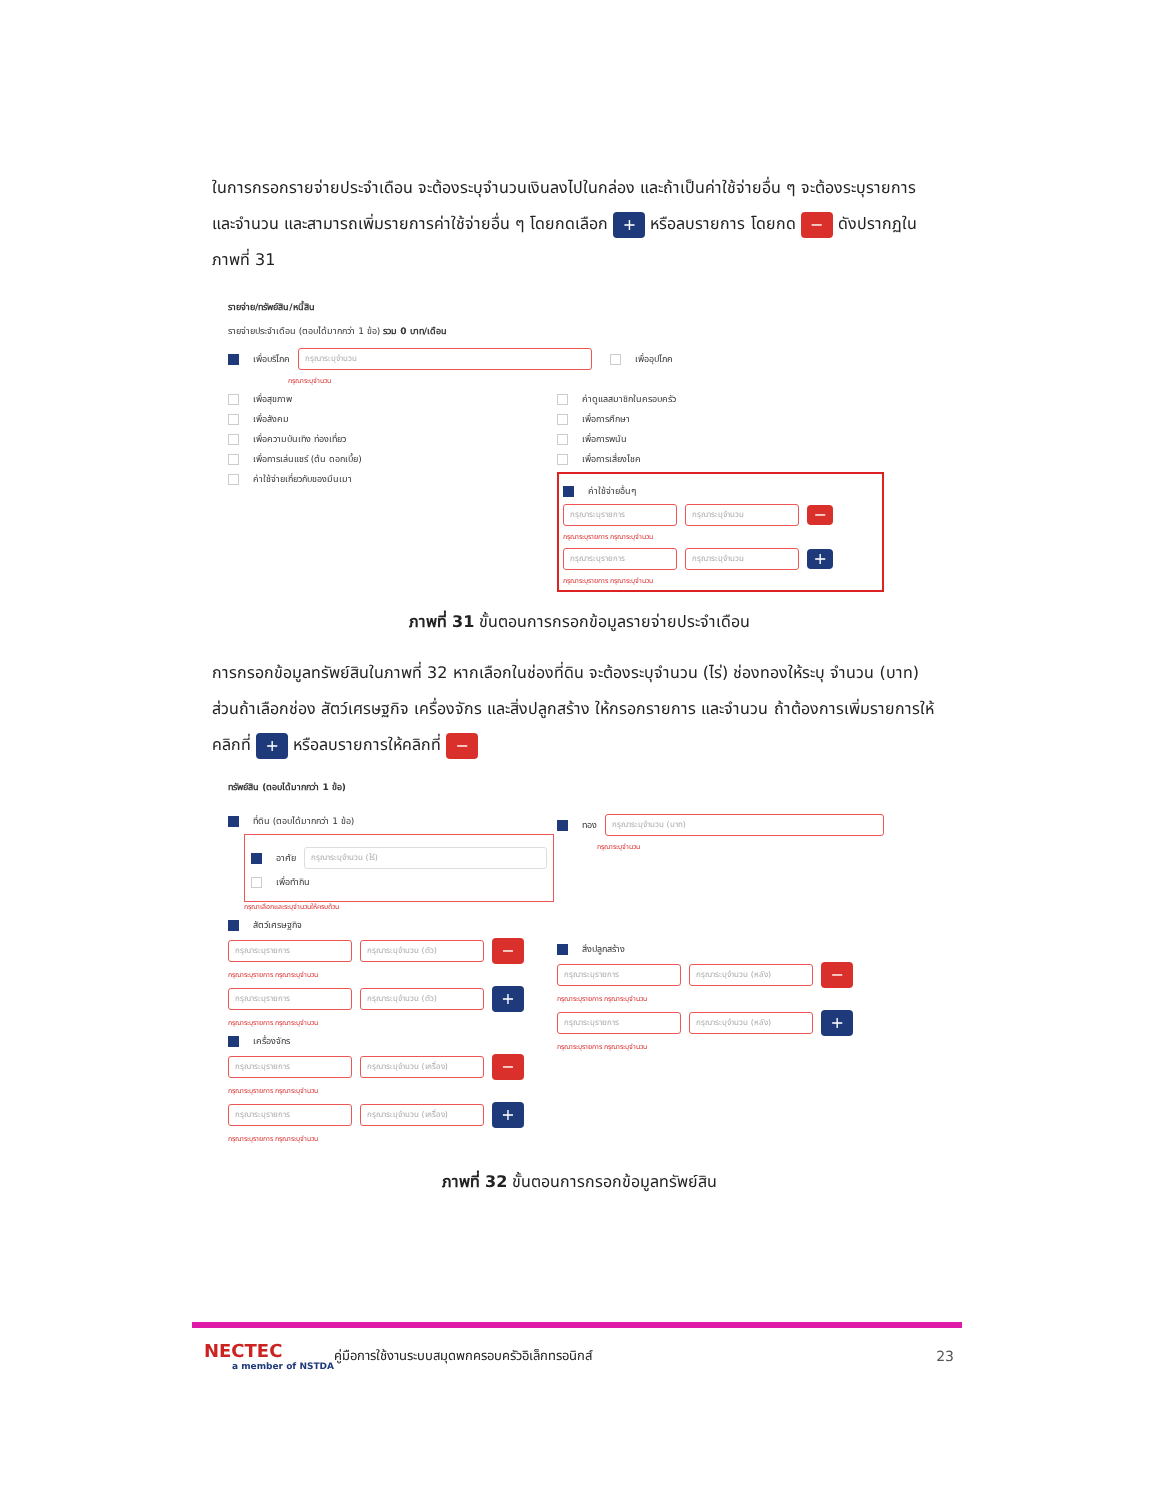ในการกรอกรายจ่ายประจำเดือน จะต้องระบุจำนวนเงินลงไปในกล่อง และถ้าเป็นค่าใช้จ่ายอื่น ๆ จะต้องระบุรายการ และจำนวน และสามารถเพิ่มรายการค่าใช้จ่ายอื่น ๆ โดยกดเลือก + หรือลบรายการ โดยกด − ดังปรากฏในภาพที่ 31
รายจ่าย/ทรัพย์สิน/หนี้สิน
รายจ่ายประจำเดือน (ตอบได้มากกว่า 1 ข้อ) รวม 0 บาท/เดือน
เพื่อบริโภค กรุณาระบุจำนวน เพื่ออุปโภค
กรุณาระบุจำนวน
เพื่อสุขภาพ
เพื่อสังคม
เพื่อความบันเทิง ท่องเที่ยว
เพื่อการเล่นแชร์ (ต้น ดอกเบี้ย)
ค่าใช้จ่ายเกี่ยวกับของมึนเมา
ค่าดูแลสมาชิกในครอบครัว
เพื่อการศึกษา
เพื่อการพนัน
เพื่อการเสี่ยงโชค
ค่าใช้จ่ายอื่นๆ
กรุณาระบุรายการ กรุณาระบุจำนวน −
กรุณาระบุรายการ กรุณาระบุจำนวน
กรุณาระบุรายการ กรุณาระบุจำนวน +
กรุณาระบุรายการ กรุณาระบุจำนวน
ภาพที่ 31 ขั้นตอนการกรอกข้อมูลรายจ่ายประจำเดือน
การกรอกข้อมูลทรัพย์สินในภาพที่ 32 หากเลือกในช่องที่ดิน จะต้องระบุจำนวน (ไร่) ช่องทองให้ระบุ จำนวน (บาท) ส่วนถ้าเลือกช่อง สัตว์เศรษฐกิจ เครื่องจักร และสิ่งปลูกสร้าง ให้กรอกรายการ และจำนวน ถ้าต้องการเพิ่มรายการให้คลิกที่ + หรือลบรายการให้คลิกที่ −
ทรัพย์สิน (ตอบได้มากกว่า 1 ข้อ)
ที่ดิน (ตอบได้มากกว่า 1 ข้อ)
อาศัย กรุณาระบุจำนวน (ไร่)
เพื่อทำกิน
กรุณาเลือกและระบุจำนวนให้ครบถ้วน
สัตว์เศรษฐกิจ
กรุณาระบุรายการ กรุณาระบุจำนวน (ตัว) −
กรุณาระบุรายการ กรุณาระบุจำนวน
กรุณาระบุรายการ กรุณาระบุจำนวน (ตัว) +
กรุณาระบุรายการ กรุณาระบุจำนวน
เครื่องจักร
กรุณาระบุรายการ กรุณาระบุจำนวน (เครื่อง) −
กรุณาระบุรายการ กรุณาระบุจำนวน
กรุณาระบุรายการ กรุณาระบุจำนวน (เครื่อง) +
กรุณาระบุรายการ กรุณาระบุจำนวน
ทอง กรุณาระบุจำนวน (บาท)
กรุณาระบุจำนวน
สิ่งปลูกสร้าง
กรุณาระบุรายการ กรุณาระบุจำนวน (หลัง) −
กรุณาระบุรายการ กรุณาระบุจำนวน
กรุณาระบุรายการ กรุณาระบุจำนวน (หลัง) +
กรุณาระบุรายการ กรุณาระบุจำนวน
ภาพที่ 32 ขั้นตอนการกรอกข้อมูลทรัพย์สิน
NECTEC
a member of NSTDA
คู่มือการใช้งานระบบสมุดพกครอบครัวอิเล็กทรอนิกส์
23